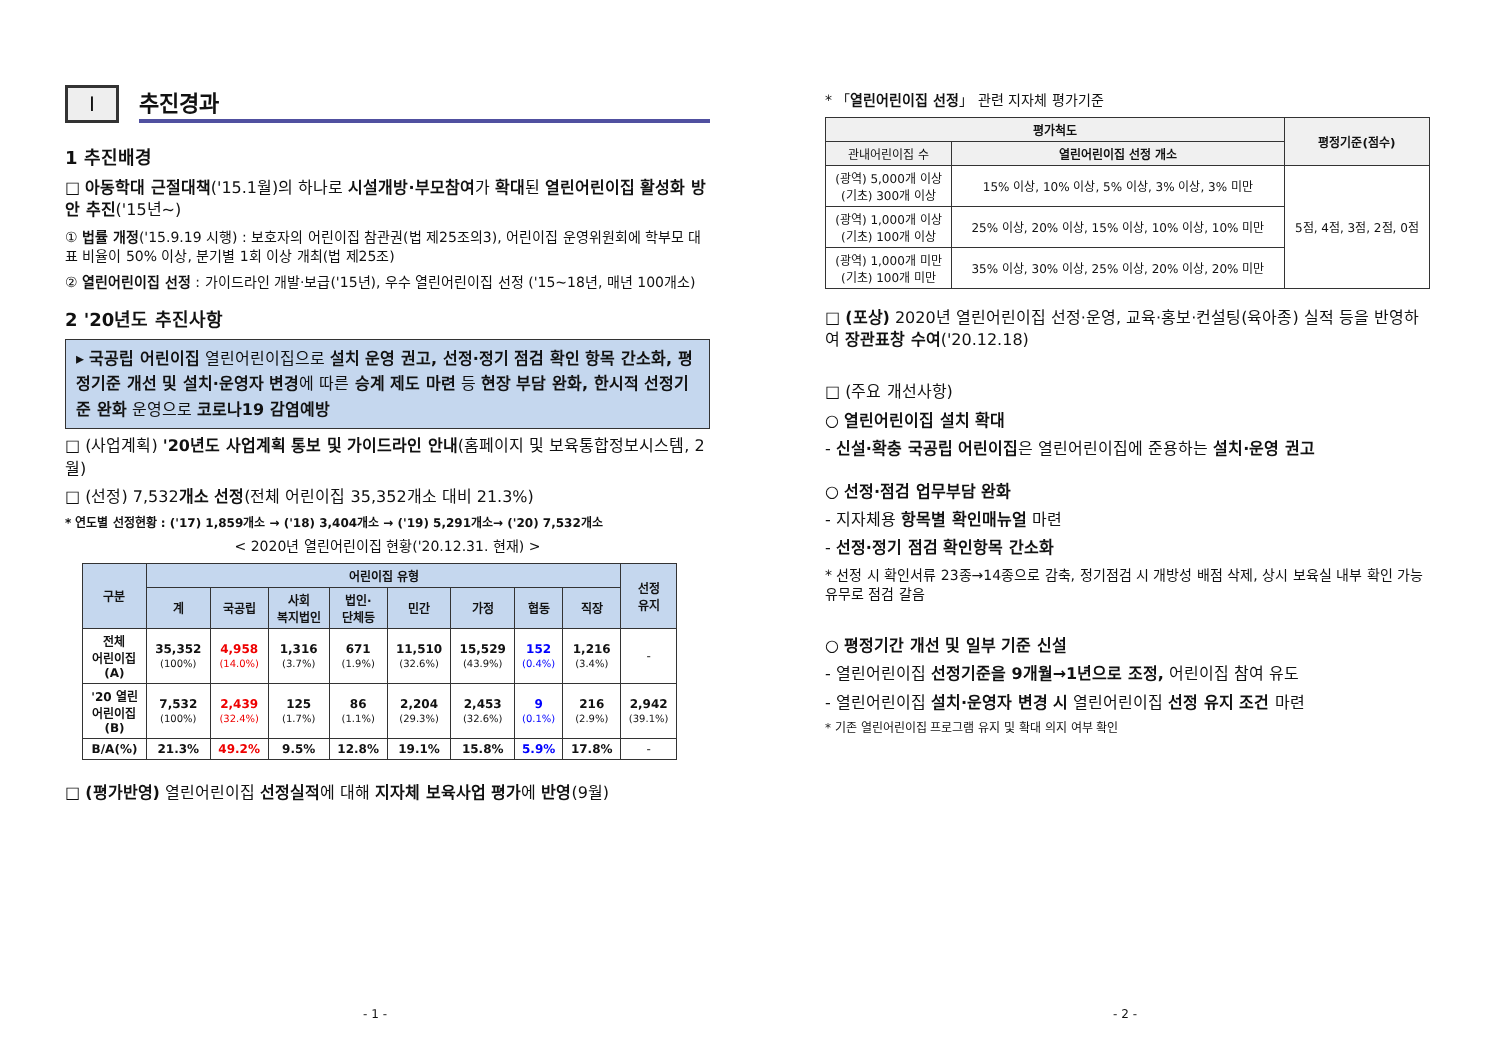Ⅰ
추진경과
1 추진배경
□ 아동학대 근절대책('15.1월)의 하나로 시설개방·부모참여가 확대된 열린어린이집 활성화 방안 추진('15년~)
① 법률 개정('15.9.19 시행) : 보호자의 어린이집 참관권(법 제25조의3), 어린이집 운영위원회에 학부모 대표 비율이 50% 이상, 분기별 1회 이상 개최(법 제25조)
② 열린어린이집 선정 : 가이드라인 개발·보급('15년), 우수 열린어린이집 선정 ('15~18년, 매년 100개소)
2 '20년도 추진사항
▸ 국공립 어린이집 열린어린이집으로 설치 운영 권고, 선정·정기 점검 확인 항목 간소화, 평정기준 개선 및 설치·운영자 변경에 따른 승계 제도 마련 등 현장 부담 완화, 한시적 선정기준 완화 운영으로 코로나19 감염예방
□ (사업계획) '20년도 사업계획 통보 및 가이드라인 안내(홈페이지 및 보육통합정보시스템, 2월)
□ (선정) 7,532개소 선정(전체 어린이집 35,352개소 대비 21.3%)
* 연도별 선정현황 : ('17) 1,859개소 → ('18) 3,404개소 → ('19) 5,291개소→ ('20) 7,532개소
< 2020년 열린어린이집 현황('20.12.31. 현재) >
| 구분 | 어린이집 유형 | | | | | | | | 선정 유지 |
| --- | --- | --- | --- | --- | --- | --- | --- | --- | --- |
| | 계 | 국공립 | 사회 복지법인 | 법인· 단체등 | 민간 | 가정 | 협동 | 직장 | |
| 전체 어린이집 (A) | 35,352 (100%) | 4,958 (14.0%) | 1,316 (3.7%) | 671 (1.9%) | 11,510 (32.6%) | 15,529 (43.9%) | 152 (0.4%) | 1,216 (3.4%) | - |
| '20 열린 어린이집 (B) | 7,532 (100%) | 2,439 (32.4%) | 125 (1.7%) | 86 (1.1%) | 2,204 (29.3%) | 2,453 (32.6%) | 9 (0.1%) | 216 (2.9%) | 2,942 (39.1%) |
| B/A(%) | 21.3% | 49.2% | 9.5% | 12.8% | 19.1% | 15.8% | 5.9% | 17.8% | - |
□ (평가반영) 열린어린이집 선정실적에 대해 지자체 보육사업 평가에 반영(9월)
- 1 -
* 「열린어린이집 선정」 관련 지자체 평가기준
| 평가척도 | | 평정기준(점수) |
| --- | --- | --- |
| 관내어린이집 수 | 열린어린이집 선정 개소 | |
| (광역) 5,000개 이상 (기초) 300개 이상 | 15% 이상, 10% 이상, 5% 이상, 3% 이상, 3% 미만 | 5점, 4점, 3점, 2점, 0점 |
| (광역) 1,000개 이상 (기초) 100개 이상 | 25% 이상, 20% 이상, 15% 이상, 10% 이상, 10% 미만 | |
| (광역) 1,000개 미만 (기초) 100개 미만 | 35% 이상, 30% 이상, 25% 이상, 20% 이상, 20% 미만 | |
□ (포상) 2020년 열린어린이집 선정·운영, 교육·홍보·컨설팅(육아종) 실적 등을 반영하여 장관표창 수여('20.12.18)
□ (주요 개선사항)
○ 열린어린이집 설치 확대
- 신설·확충 국공립 어린이집은 열린어린이집에 준용하는 설치·운영 권고
○ 선정·점검 업무부담 완화
- 지자체용 항목별 확인매뉴얼 마련
- 선정·정기 점검 확인항목 간소화
* 선정 시 확인서류 23종→14종으로 감축, 정기점검 시 개방성 배점 삭제, 상시 보육실 내부 확인 가능 유무로 점검 갈음
○ 평정기간 개선 및 일부 기준 신설
- 열린어린이집 선정기준을 9개월→1년으로 조정, 어린이집 참여 유도
- 열린어린이집 설치·운영자 변경 시 열린어린이집 선정 유지 조건 마련
* 기존 열린어린이집 프로그램 유지 및 확대 의지 여부 확인
- 2 -